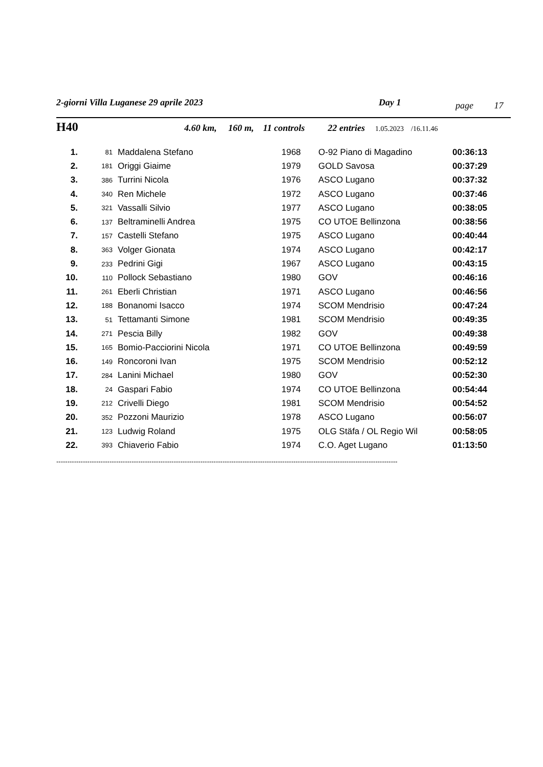2-giorni Villa Luganese 29 aprile 2023 Day 1 page 17
H40 4.60 km, 160 m, 11 controls 22 entries 1.05.2023 /16.11.46
| 1. | 81 | Maddalena Stefano | 1968 | O-92 Piano di Magadino | 00:36:13 |
| 2. | 181 | Origgi Giaime | 1979 | GOLD Savosa | 00:37:29 |
| 3. | 386 | Turrini Nicola | 1976 | ASCO Lugano | 00:37:32 |
| 4. | 340 | Ren Michele | 1972 | ASCO Lugano | 00:37:46 |
| 5. | 321 | Vassalli Silvio | 1977 | ASCO Lugano | 00:38:05 |
| 6. | 137 | Beltraminelli Andrea | 1975 | CO UTOE Bellinzona | 00:38:56 |
| 7. | 157 | Castelli Stefano | 1975 | ASCO Lugano | 00:40:44 |
| 8. | 363 | Volger Gionata | 1974 | ASCO Lugano | 00:42:17 |
| 9. | 233 | Pedrini Gigi | 1967 | ASCO Lugano | 00:43:15 |
| 10. | 110 | Pollock Sebastiano | 1980 | GOV | 00:46:16 |
| 11. | 261 | Eberli Christian | 1971 | ASCO Lugano | 00:46:56 |
| 12. | 188 | Bonanomi Isacco | 1974 | SCOM Mendrisio | 00:47:24 |
| 13. | 51 | Tettamanti Simone | 1981 | SCOM Mendrisio | 00:49:35 |
| 14. | 271 | Pescia Billy | 1982 | GOV | 00:49:38 |
| 15. | 165 | Bomio-Pacciorini Nicola | 1971 | CO UTOE Bellinzona | 00:49:59 |
| 16. | 149 | Roncoroni Ivan | 1975 | SCOM Mendrisio | 00:52:12 |
| 17. | 284 | Lanini Michael | 1980 | GOV | 00:52:30 |
| 18. | 24 | Gaspari Fabio | 1974 | CO UTOE Bellinzona | 00:54:44 |
| 19. | 212 | Crivelli Diego | 1981 | SCOM Mendrisio | 00:54:52 |
| 20. | 352 | Pozzoni Maurizio | 1978 | ASCO Lugano | 00:56:07 |
| 21. | 123 | Ludwig Roland | 1975 | OLG Stäfa / OL Regio Wil | 00:58:05 |
| 22. | 393 | Chiaverio Fabio | 1974 | C.O. Aget Lugano | 01:13:50 |
----------------------------------------------------------------------------------------------------------------------------------------------------------